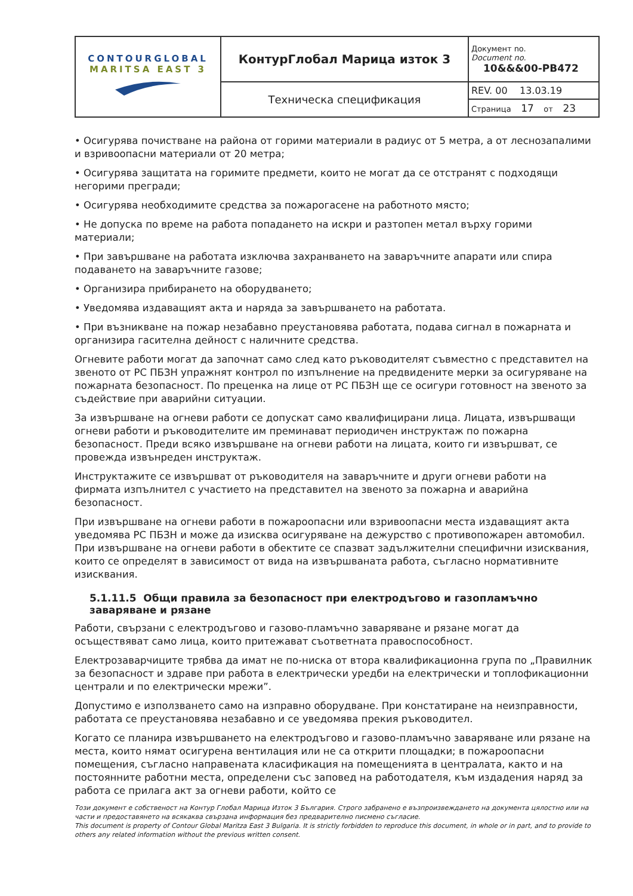| CONTOURGLOBAL MARITSA EAST 3 | КонтурГлобал Марица изток 3 | Документ no. Document no. 10&&&00-PB472 |
| | Техническа спецификация | REV. 00 13.03.19 |
| | | Страница 17 от 23 |
• Осигурява почистване на района от горими материали в радиус от 5 метра, а от леснозапалими и взривоопасни материали от 20 метра;
• Осигурява защитата на горимите предмети, които не могат да се отстранят с подходящи негорими прегради;
• Осигурява необходимите средства за пожарогасене на работното място;
• Не допуска по време на работа попадането на искри и разтопен метал върху горими материали;
• При завършване на работата изключва захранването на заваръчните апарати или спира подаването на заваръчните газове;
• Организира прибирането на оборудването;
• Уведомява издаващият акта и наряда за завършването на работата.
• При възникване на пожар незабавно преустановява работата, подава сигнал в пожарната и организира гасителна дейност с наличните средства.
Огневите работи могат да започнат само след като ръководителят съвместно с представител на звеното от РС ПБЗН упражнят контрол по изпълнение на предвидените мерки за осигуряване на пожарната безопасност. По преценка на лице от РС ПБЗН ще се осигури готовност на звеното за съдействие при аварийни ситуации.
За извършване на огневи работи се допускат само квалифицирани лица. Лицата, извършващи огневи работи и ръководителите им преминават периодичен инструктаж по пожарна безопасност. Преди всяко извършване на огневи работи на лицата, които ги извършват, се провежда извънреден инструктаж.
Инструктажите се извършват от ръководителя на заваръчните и други огневи работи на фирмата изпълнител с участието на представител на звеното за пожарна и аварийна безопасност.
При извършване на огневи работи в пожароопасни или взривоопасни места издаващият акта уведомява РС ПБЗН и може да изисква осигуряване на дежурство с противопожарен автомобил. При извършване на огневи работи в обектите се спазват задължителни специфични изисквания, които се определят в зависимост от вида на извършваната работа, съгласно нормативните изисквания.
5.1.11.5 Общи правила за безопасност при електродъгово и газопламъчно заваряване и рязане
Работи, свързани с електродъгово и газово-пламъчно заваряване и рязане могат да осъществяват само лица, които притежават съответната правоспособност.
Електрозаварчиците трябва да имат не по-ниска от втора квалификационна група по „Правилник за безопасност и здраве при работа в електрически уредби на електрически и топлофикационни централи и по електрически мрежи”.
Допустимо е използването само на изправно оборудване. При констатиране на неизправности, работата се преустановява незабавно и се уведомява прекия ръководител.
Когато се планира извършването на електродъгово и газово-пламъчно заваряване или рязане на места, които нямат осигурена вентилация или не са открити площадки; в пожароопасни помещения, съгласно направената класификация на помещенията в централата, както и на постоянните работни места, определени със заповед на работодателя, към издадения наряд за работа се прилага акт за огневи работи, който се
Този документ е собственост на Контур Глобал Марица Изток 3 България. Строго забранено е възпроизвеждането на документа цялостно или на части и предоставянето на всякаква свързана информация без предварително писмено съгласие.
This document is property of Contour Global Maritza East 3 Bulgaria. It is strictly forbidden to reproduce this document, in whole or in part, and to provide to others any related information without the previous written consent.